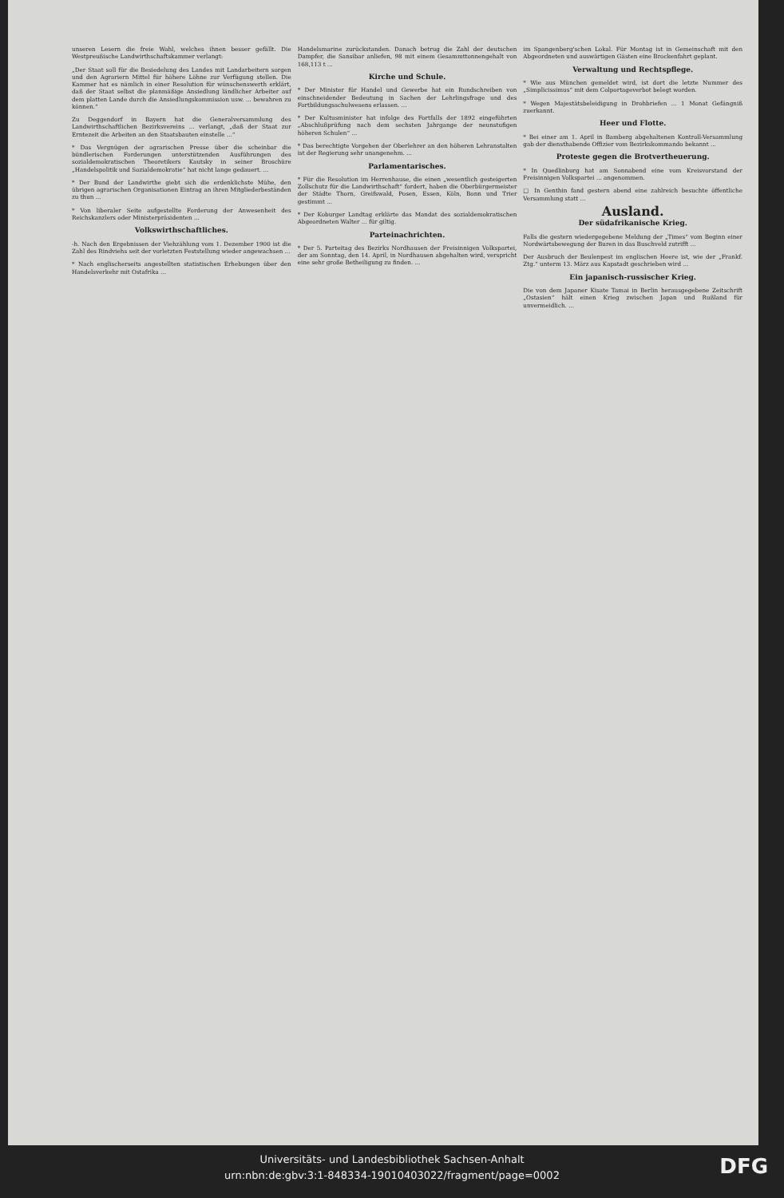unseren Lesern die freie Wahl, welches ihnen besser gefällt. Die Westpreußische Landwirthschaftskammer verlangt:
„Der Staat soll für die Besiedelung des Landes mit Landarbeitern sorgen und den Agrariern Mittel für höhere Löhne zur Verfügung stellen. Die Kammer hat es nämlich in einer Resolution für wünschenswerth erklärt, daß der Staat selbst die planmäßige Ansiedlung ländlicher Arbeiter auf dem platten Lande durch die Ansiedlungskommission usw. ... bewahren zu können.“
Zu Deggendorf in Bayern hat die Generalversammlung des Landwirthschaftlichen Bezirksvereins ... verlangt, „daß der Staat zur Erntezeit die Arbeiten an den Staatsbauten einstelle ...“
* Das Vergnügen der agrarischen Presse über die scheinbar die bündlerischen Forderungen unterstützenden Ausführungen des sozialdemokratischen Theoretikers Kautsky in seiner Broschüre „Handelspolitik und Sozialdemokratie“ hat nicht lange gedauert. ...
* Der Bund der Landwirthe giebt sich die erdenklichste Mühe, den übrigen agrarischen Organisationen Eintrag an ihren Mitgliederbeständen zu thun ...
* Von liberaler Seite aufgestellte Forderung der Anwesenheit des Reichskanzlers oder Ministerpräsidenten ...
Volkswirthschaftliches.
-h. Nach den Ergebnissen der Viehzählung vom 1. Dezember 1900 ist die Zahl des Rindviehs seit der vorletzten Feststellung wieder angewachsen ...
* Nach englischerseits angestellten statistischen Erhebungen über den Handelsverkehr mit Ostafrika ...
Handelsmarine zurückstanden. Danach betrug die Zahl der deutschen Dampfer, die Sansibar anliefen, 98 mit einem Gesammttonnengehalt von 168,113 t ...
Kirche und Schule.
* Der Minister für Handel und Gewerbe hat ein Rundschreiben von einschneidender Bedeutung in Sachen der Lehrlingsfrage und des Fortbildungsschulwesens erlassen. ...
* Der Kultusminister hat infolge des Fortfalls der 1892 eingeführten „Abschlußprüfung nach dem sechsten Jahrgange der neunstufigen höheren Schulen“ ...
* Das berechtigte Vorgehen der Oberlehrer an den höheren Lehranstalten ist der Regierung sehr unangenehm. ...
Parlamentarisches.
* Für die Resolution im Herrenhause, die einen „wesentlich gesteigerten Zollschutz für die Landwirthschaft“ fordert, haben die Oberbürgermeister der Städte Thorn, Greifswald, Posen, Essen, Köln, Bonn und Trier gestimmt ...
* Der Koburger Landtag erklärte das Mandat des sozialdemokratischen Abgeordneten Walter ... für giltig.
Parteinachrichten.
* Der 5. Parteitag des Bezirks Nordhausen der Freisinnigen Volkspartei, der am Sonntag, den 14. April, in Nordhausen abgehalten wird, verspricht eine sehr große Betheiligung zu finden. ...
im Spangenberg'schen Lokal. Für Montag ist in Gemeinschaft mit den Abgeordneten und auswärtigen Gästen eine Brockenfahrt geplant.
Verwaltung und Rechtspflege.
* Wie aus München gemeldet wird, ist dort die letzte Nummer des „Simplicissimus“ mit dem Colportageverbot belegt worden.
* Wegen Majestätsbeleidigung in Drohbriefen ... 1 Monat Gefängniß zuerkannt.
Heer und Flotte.
* Bei einer am 1. April in Bamberg abgehaltenen Kontroll-Versammlung gab der diensthabende Offizier vom Bezirkskommando bekannt ...
Proteste gegen die Brotvertheuerung.
* In Quedlinburg hat am Sonnabend eine vom Kreisvorstand der Freisinnigen Volkspartei ... angenommen.
□ In Genthin fand gestern abend eine zahlreich besuchte öffentliche Versammlung statt ...
Ausland.
Der südafrikanische Krieg.
Falls die gestern wiedergegebene Meldung der „Times“ vom Beginn einer Nordwärtsbewegung der Buren in das Buschveld zutrifft ...
Der Ausbruch der Beulenpest im englischen Heere ist, wie der „Frankf. Ztg.“ unterm 13. März aus Kapstadt geschrieben wird ...
Ein japanisch-russischer Krieg.
Die von dem Japaner Kisate Tamai in Berlin herausgegebene Zeitschrift „Ostasien“ hält einen Krieg zwischen Japan und Rußland für unvermeidlich. ...
Universitäts- und Landesbibliothek Sachsen-Anhalt
urn:nbn:de:gbv:3:1-848334-19010403022/fragment/page=0002
DFG